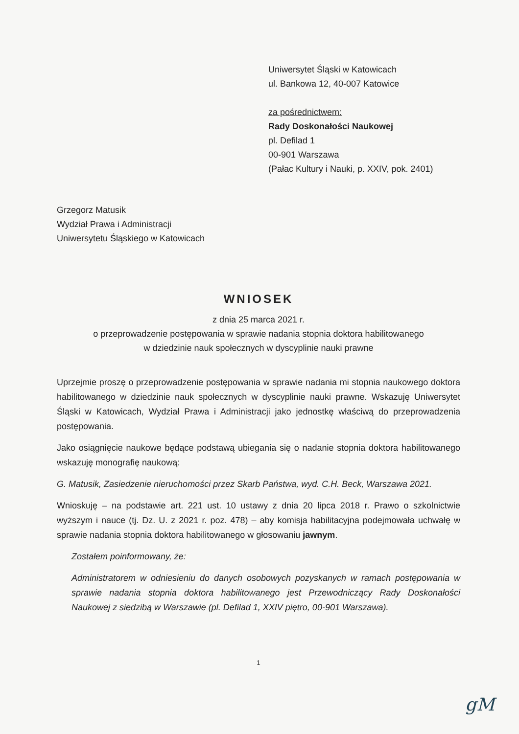Uniwersytet Śląski w Katowicach
ul. Bankowa 12, 40-007 Katowice
za pośrednictwem:
Rady Doskonałości Naukowej
pl. Defilad 1
00-901 Warszawa
(Pałac Kultury i Nauki, p. XXIV, pok. 2401)
Grzegorz Matusik
Wydział Prawa i Administracji
Uniwersytetu Śląskiego w Katowicach
WNIOSEK
z dnia 25 marca 2021 r.
o przeprowadzenie postępowania w sprawie nadania stopnia doktora habilitowanego
w dziedzinie nauk społecznych w dyscyplinie nauki prawne
Uprzejmie proszę o przeprowadzenie postępowania w sprawie nadania mi stopnia naukowego doktora habilitowanego w dziedzinie nauk społecznych w dyscyplinie nauki prawne. Wskazuję Uniwersytet Śląski w Katowicach, Wydział Prawa i Administracji jako jednostkę właściwą do przeprowadzenia postępowania.
Jako osiągnięcie naukowe będące podstawą ubiegania się o nadanie stopnia doktora habilitowanego wskazuję monografię naukową:
G. Matusik, Zasiedzenie nieruchomości przez Skarb Państwa, wyd. C.H. Beck, Warszawa 2021.
Wnioskuję – na podstawie art. 221 ust. 10 ustawy z dnia 20 lipca 2018 r. Prawo o szkolnictwie wyższym i nauce (tj. Dz. U. z 2021 r. poz. 478) – aby komisja habilitacyjna podejmowała uchwałę w sprawie nadania stopnia doktora habilitowanego w głosowaniu jawnym.
Zostałem poinformowany, że:
Administratorem w odniesieniu do danych osobowych pozyskanych w ramach postępowania w sprawie nadania stopnia doktora habilitowanego jest Przewodniczący Rady Doskonałości Naukowej z siedzibą w Warszawie (pl. Defilad 1, XXIV piętro, 00-901 Warszawa).
1
gM